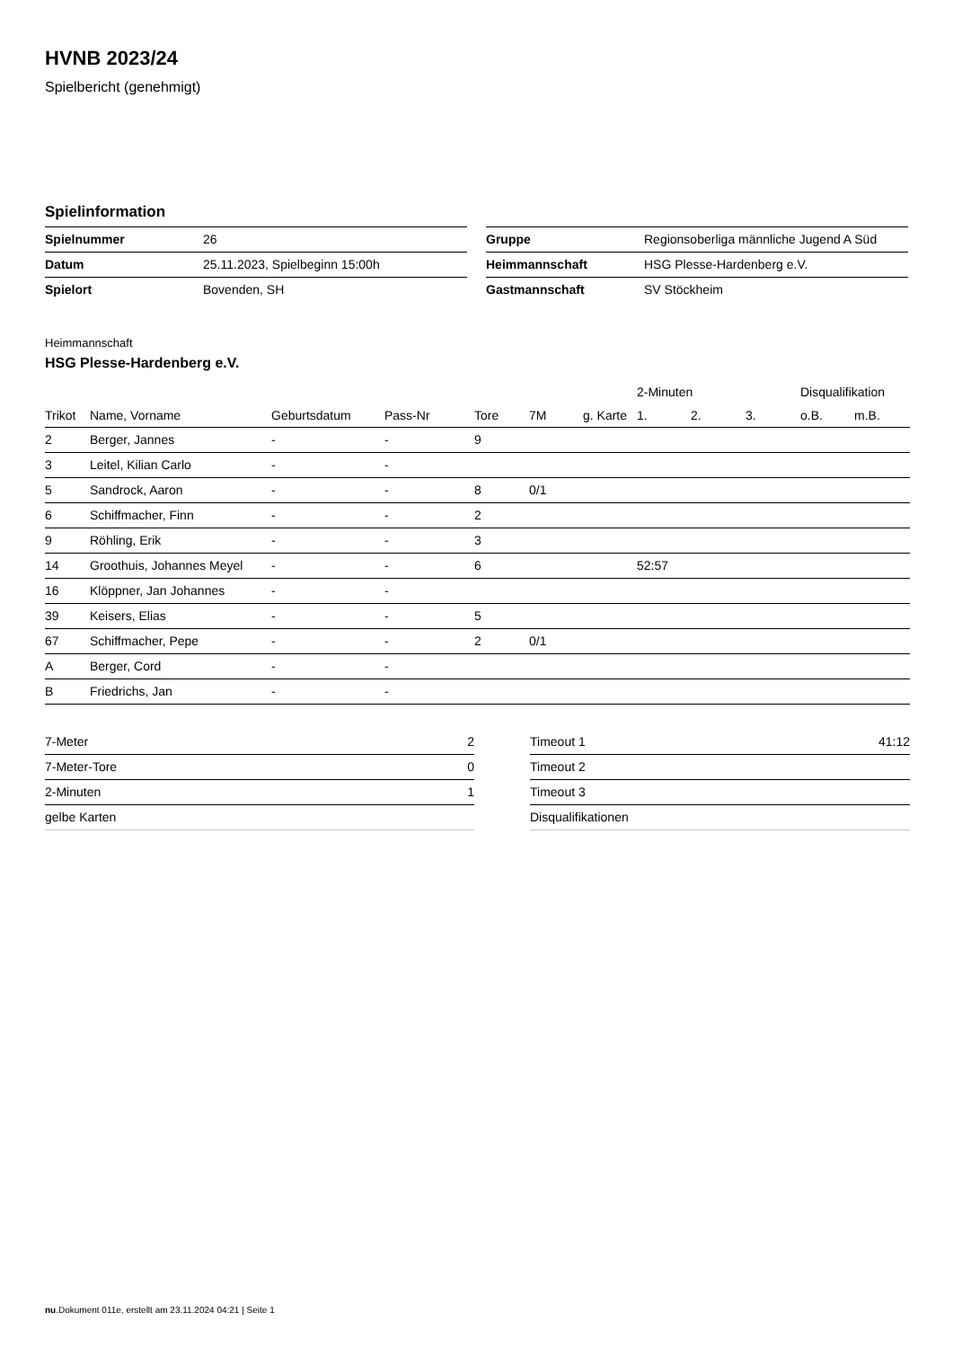HVNB 2023/24
Spielbericht (genehmigt)
Spielinformation
| Spielnummer | 26 |
| Datum | 25.11.2023, Spielbeginn 15:00h |
| Spielort | Bovenden, SH |
| Gruppe | Regionsoberliga männliche Jugend A Süd |
| Heimmannschaft | HSG Plesse-Hardenberg e.V. |
| Gastmannschaft | SV Stöckheim |
Heimmannschaft
HSG Plesse-Hardenberg e.V.
| | | | | | | | 2-Minuten | | | Disqualifikation | |
| --- | --- | --- | --- | --- | --- | --- | --- | --- | --- | --- | --- |
| Trikot | Name, Vorname | Geburtsdatum | Pass-Nr | Tore | 7M | g. Karte | 1. | 2. | 3. | o.B. | m.B. |
| 2 | Berger, Jannes | - | - | 9 | | | | | | | |
| 3 | Leitel, Kilian Carlo | - | - | | | | | | | | |
| 5 | Sandrock, Aaron | - | - | 8 | 0/1 | | | | | | |
| 6 | Schiffmacher, Finn | - | - | 2 | | | | | | | |
| 9 | Röhling, Erik | - | - | 3 | | | | | | | |
| 14 | Groothuis, Johannes Meyel | - | - | 6 | | | 52:57 | | | | |
| 16 | Klöppner, Jan Johannes | - | - | | | | | | | | |
| 39 | Keisers, Elias | - | - | 5 | | | | | | | |
| 67 | Schiffmacher, Pepe | - | - | 2 | 0/1 | | | | | | |
| A | Berger, Cord | - | - | | | | | | | | |
| B | Friedrichs, Jan | - | - | | | | | | | | |
| 7-Meter | 2 |
| 7-Meter-Tore | 0 |
| 2-Minuten | 1 |
| gelbe Karten | |
| Timeout 1 | 41:12 |
| Timeout 2 | |
| Timeout 3 | |
| Disqualifikationen | |
nu.Dokument 011e, erstellt am 23.11.2024 04:21 | Seite 1